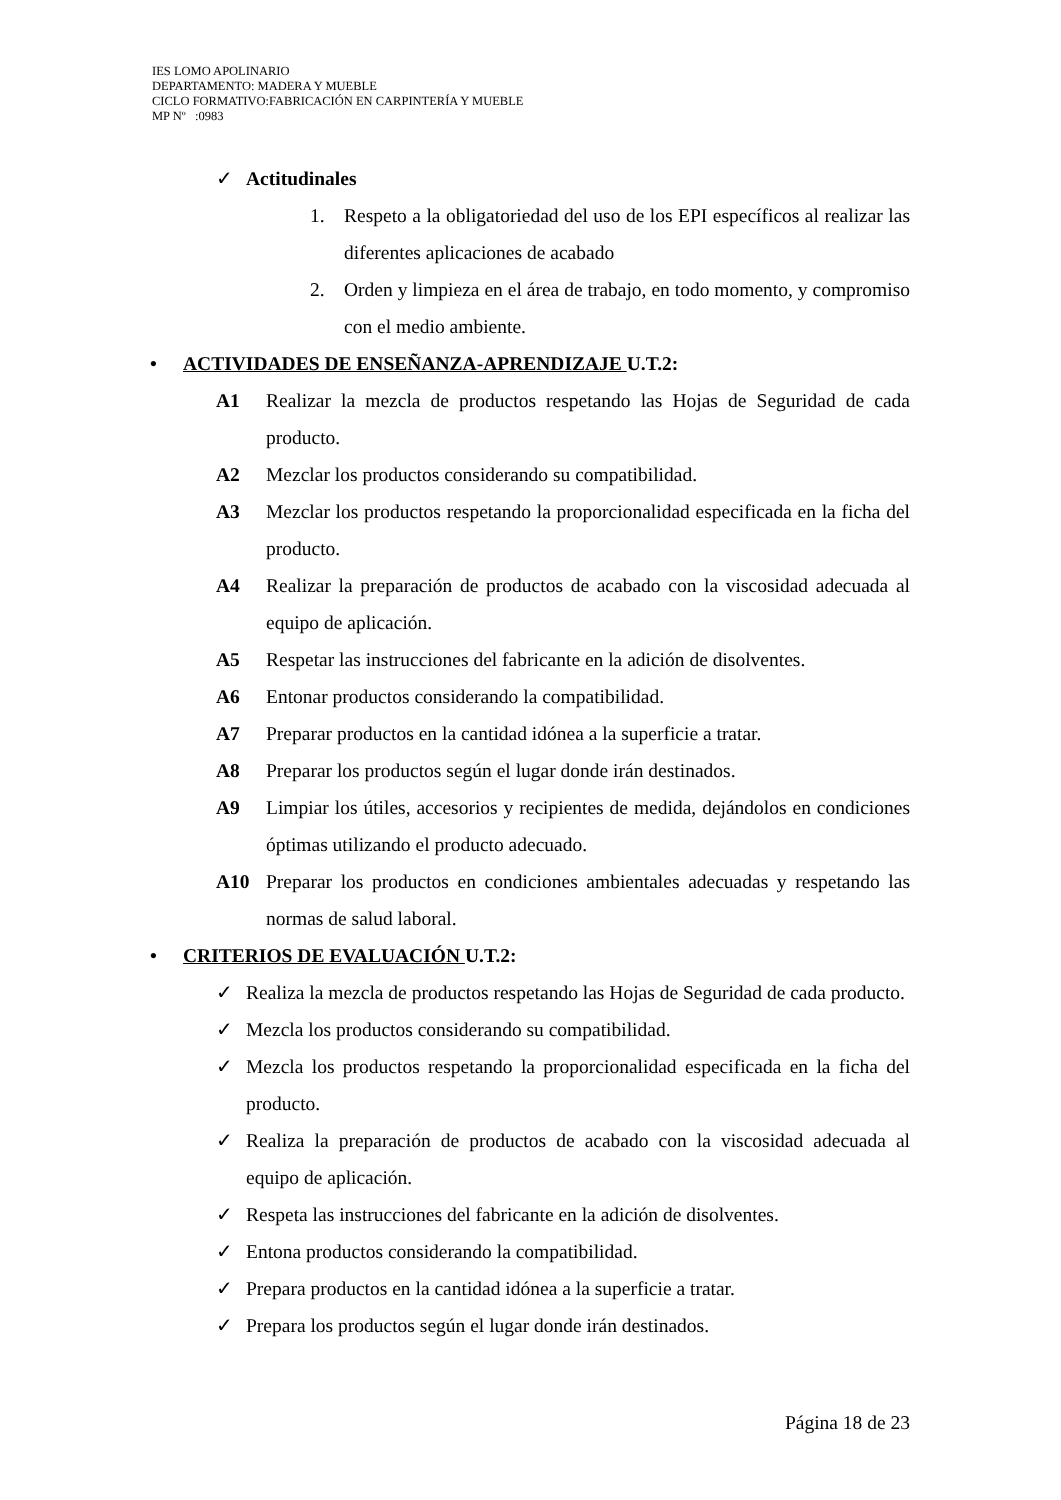IES LOMO APOLINARIO
DEPARTAMENTO: MADERA Y MUEBLE
CICLO FORMATIVO:FABRICACIÓN EN CARPINTERÍA Y MUEBLE
MP Nº :0983
✓ Actitudinales
1. Respeto a la obligatoriedad del uso de los EPI específicos al realizar las diferentes aplicaciones de acabado
2. Orden y limpieza en el área de trabajo, en todo momento, y compromiso con el medio ambiente.
• ACTIVIDADES DE ENSEÑANZA-APRENDIZAJE U.T.2:
A1 Realizar la mezcla de productos respetando las Hojas de Seguridad de cada producto.
A2 Mezclar los productos considerando su compatibilidad.
A3 Mezclar los productos respetando la proporcionalidad especificada en la ficha del producto.
A4 Realizar la preparación de productos de acabado con la viscosidad adecuada al equipo de aplicación.
A5 Respetar las instrucciones del fabricante en la adición de disolventes.
A6 Entonar productos considerando la compatibilidad.
A7 Preparar productos en la cantidad idónea a la superficie a tratar.
A8 Preparar los productos según el lugar donde irán destinados.
A9 Limpiar los útiles, accesorios y recipientes de medida, dejándolos en condiciones óptimas utilizando el producto adecuado.
A10 Preparar los productos en condiciones ambientales adecuadas y respetando las normas de salud laboral.
• CRITERIOS DE EVALUACIÓN U.T.2:
✓ Realiza la mezcla de productos respetando las Hojas de Seguridad de cada producto.
✓ Mezcla los productos considerando su compatibilidad.
✓ Mezcla los productos respetando la proporcionalidad especificada en la ficha del producto.
✓ Realiza la preparación de productos de acabado con la viscosidad adecuada al equipo de aplicación.
✓ Respeta las instrucciones del fabricante en la adición de disolventes.
✓ Entona productos considerando la compatibilidad.
✓ Prepara productos en la cantidad idónea a la superficie a tratar.
✓ Prepara los productos según el lugar donde irán destinados.
Página 18 de 23